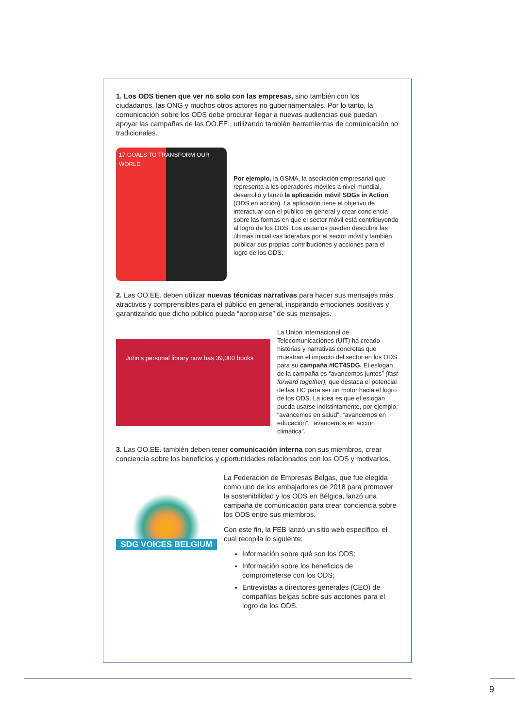1. Los ODS tienen que ver no solo con las empresas, sino también con los ciudadanos, las ONG y muchos otros actores no gubernamentales. Por lo tanto, la comunicación sobre los ODS debe procurar llegar a nuevas audiencias que puedan apoyar las campañas de las OO.EE., utilizando también herramientas de comunicación no tradicionales.
17 GOALS TO TRANSFORM OUR WORLD
Por ejemplo, la GSMA, la asociación empresarial que representa a los operadores móviles a nivel mundial, desarrolló y lanzó la aplicación móvil SDGs in Action (ODS en acción). La aplicación tiene el objetivo de interactuar con el público en general y crear conciencia sobre las formas en que el sector móvil está contribuyendo al logro de los ODS. Los usuarios pueden descubrir las últimas iniciativas liderabas por el sector móvil y también publicar sus propias contribuciones y acciones para el logro de los ODS.
2. Las OO.EE. deben utilizar nuevas técnicas narrativas para hacer sus mensajes más atractivos y comprensibles para el público en general, inspirando emociones positivas y garantizando que dicho público pueda “apropiarse” de sus mensajes.
John's personal library now has 39,000 books
La Unión Internacional de Telecomunicaciones (UIT) ha creado historias y narrativas concretas que muestran el impacto del sector en los ODS para su campaña #ICT4SDG. El eslogan de la campaña es “avancemos juntos” (fast forward together), que destaca el potencial de las TIC para ser un motor hacia el logro de los ODS. La idea es que el eslogan pueda usarse indistintamente, por ejemplo: “avancemos en salud”, “avancemos en educación”, “avancemos en acción climática”.
3. Las OO.EE. también deben tener comunicación interna con sus miembros, crear conciencia sobre los beneficios y oportunidades relacionados con los ODS y motivarlos.
SDG VOICES BELGIUM
La Federación de Empresas Belgas, que fue elegida como uno de los embajadores de 2018 para promover la sostenibilidad y los ODS en Bélgica, lanzó una campaña de comunicación para crear conciencia sobre los ODS entre sus miembros.
Con este fin, la FEB lanzó un sitio web específico, el cual recopila lo siguiente:
Información sobre qué son los ODS;
Información sobre los beneficios de comprometerse con los ODS;
Entrevistas a directores generales (CEO) de compañías belgas sobre sus acciones para el logro de los ODS.
9